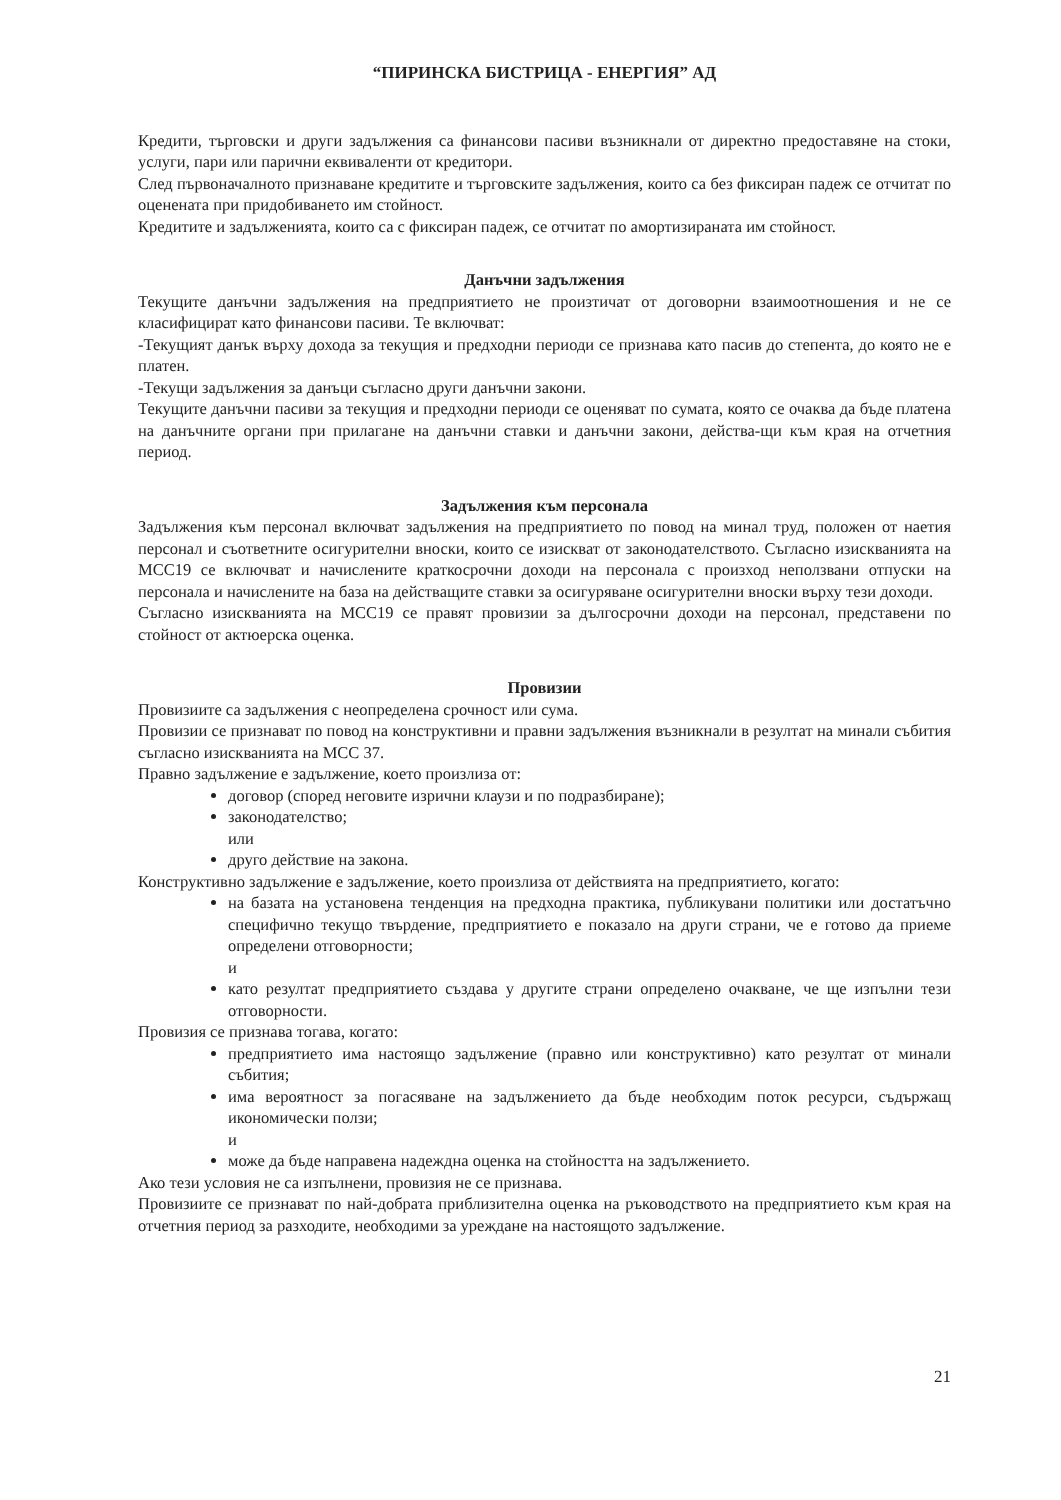“ПИРИНСКА БИСТРИЦА - ЕНЕРГИЯ” АД
Кредити, търговски и други задължения са финансови пасиви възникнали от директно предоставяне на стоки, услуги, пари или парични еквиваленти от кредитори.
След първоначалното признаване кредитите и търговските задължения, които са без фиксиран падеж се отчитат по оценената при придобиването им стойност.
Кредитите и задълженията, които са с фиксиран падеж, се отчитат по амортизираната им стойност.
Данъчни задължения
Текущите данъчни задължения на предприятието не произтичат от договорни взаимоотношения и не се класифицират като финансови пасиви. Те включват:
-Текущият данък върху дохода за текущия и предходни периоди се признава като пасив до степента, до която не е платен.
-Текущи задължения за данъци съгласно други данъчни закони.
Текущите данъчни пасиви за текущия и предходни периоди се оценяват по сумата, която се очаква да бъде платена на данъчните органи при прилагане на данъчни ставки и данъчни закони, действа-щи към края на отчетния период.
Задължения към персонала
Задължения към персонал включват задължения на предприятието по повод на минал труд, положен от наетия персонал и съответните осигурителни вноски, които се изискват от законодателството. Съгласно изискванията на МСС19 се включват и начислените краткосрочни доходи на персонала с произход неползвани отпуски на персонала и начислените на база на действащите ставки за осигуряване осигурителни вноски върху тези доходи.
Съгласно изискванията на МСС19 се правят провизии за дългосрочни доходи на персонал, представени по стойност от актюерска оценка.
Провизии
Провизиите са задължения с неопределена срочност или сума.
Провизии се признават по повод на конструктивни и правни задължения възникнали в резултат на минали събития съгласно изискванията на МСС 37.
Правно задължение е задължение, което произлиза от:
договор (според неговите изрични клаузи и по подразбиране);
законодателство;
или
друго действие на закона.
Конструктивно задължение е задължение, което произлиза от действията на предприятието, когато:
на базата на установена тенденция на предходна практика, публикувани политики или достатъчно специфично текущо твърдение, предприятието е показало на други страни, че е готово да приеме определени отговорности;
и
като резултат предприятието създава у другите страни определено очакване, че ще изпълни тези отговорности.
Провизия се признава тогава, когато:
предприятието има настоящо задължение (правно или конструктивно) като резултат от минали събития;
има вероятност за погасяване на задължението да бъде необходим поток ресурси, съдържащ икономически ползи;
и
може да бъде направена надеждна оценка на стойността на задължението.
Ако тези условия не са изпълнени, провизия не се признава.
Провизиите се признават по най-добрата приблизителна оценка на ръководството на предприятието към края на отчетния период за разходите, необходими за уреждане на настоящото задължение.
21